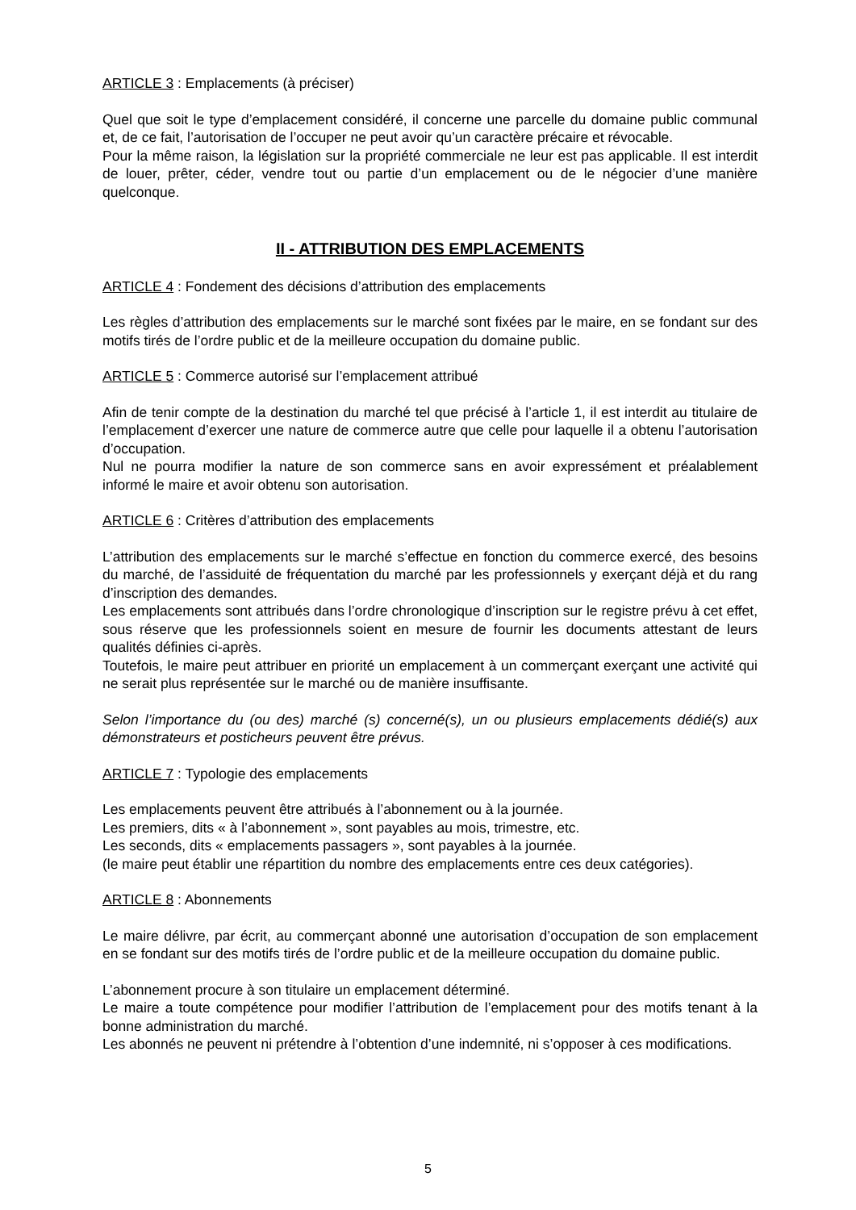ARTICLE 3 : Emplacements (à préciser)
Quel que soit le type d’emplacement considéré, il concerne une parcelle du domaine public communal et, de ce fait, l’autorisation de l’occuper ne peut avoir qu’un caractère précaire et révocable.
Pour la même raison, la législation sur la propriété commerciale ne leur est pas applicable. Il est interdit de louer, prêter, céder, vendre tout ou partie d’un emplacement ou de le négocier d’une manière quelconque.
II - ATTRIBUTION DES EMPLACEMENTS
ARTICLE 4 : Fondement des décisions d’attribution des emplacements
Les règles d’attribution des emplacements sur le marché sont fixées par le maire, en se fondant sur des motifs tirés de l’ordre public et de la meilleure occupation du domaine public.
ARTICLE 5 : Commerce autorisé sur l’emplacement attribué
Afin de tenir compte de la destination du marché tel que précisé à l’article 1, il est interdit au titulaire de l’emplacement d’exercer une nature de commerce autre que celle pour laquelle il a obtenu l’autorisation d’occupation.
Nul ne pourra modifier la nature de son commerce sans en avoir expressément et préalablement informé le maire et avoir obtenu son autorisation.
ARTICLE 6 : Critères d’attribution des emplacements
L’attribution des emplacements sur le marché s’effectue en fonction du commerce exercé, des besoins du marché, de l’assiduité de fréquentation du marché par les professionnels y exerçant déjà et du rang d’inscription des demandes.
Les emplacements sont attribués dans l’ordre chronologique d’inscription sur le registre prévu à cet effet, sous réserve que les professionnels soient en mesure de fournir les documents attestant de leurs qualités définies ci-après.
Toutefois, le maire peut attribuer en priorité un emplacement à un commerçant exerçant une activité qui ne serait plus représentée sur le marché ou de manière insuffisante.
Selon l’importance du (ou des) marché (s) concerné(s), un ou plusieurs emplacements dédié(s) aux démonstrateurs et posticheurs peuvent être prévus.
ARTICLE 7 : Typologie des emplacements
Les emplacements peuvent être attribués à l’abonnement ou à la journée.
Les premiers, dits « à l’abonnement », sont payables au mois, trimestre, etc.
Les seconds, dits « emplacements passagers », sont payables à la journée.
(le maire peut établir une répartition du nombre des emplacements entre ces deux catégories).
ARTICLE 8 : Abonnements
Le maire délivre, par écrit, au commerçant abonné une autorisation d’occupation de son emplacement en se fondant sur des motifs tirés de l’ordre public et de la meilleure occupation du domaine public.
L’abonnement procure à son titulaire un emplacement déterminé.
Le maire a toute compétence pour modifier l’attribution de l’emplacement pour des motifs tenant à la bonne administration du marché.
Les abonnés ne peuvent ni prétendre à l’obtention d’une indemnité, ni s’opposer à ces modifications.
5